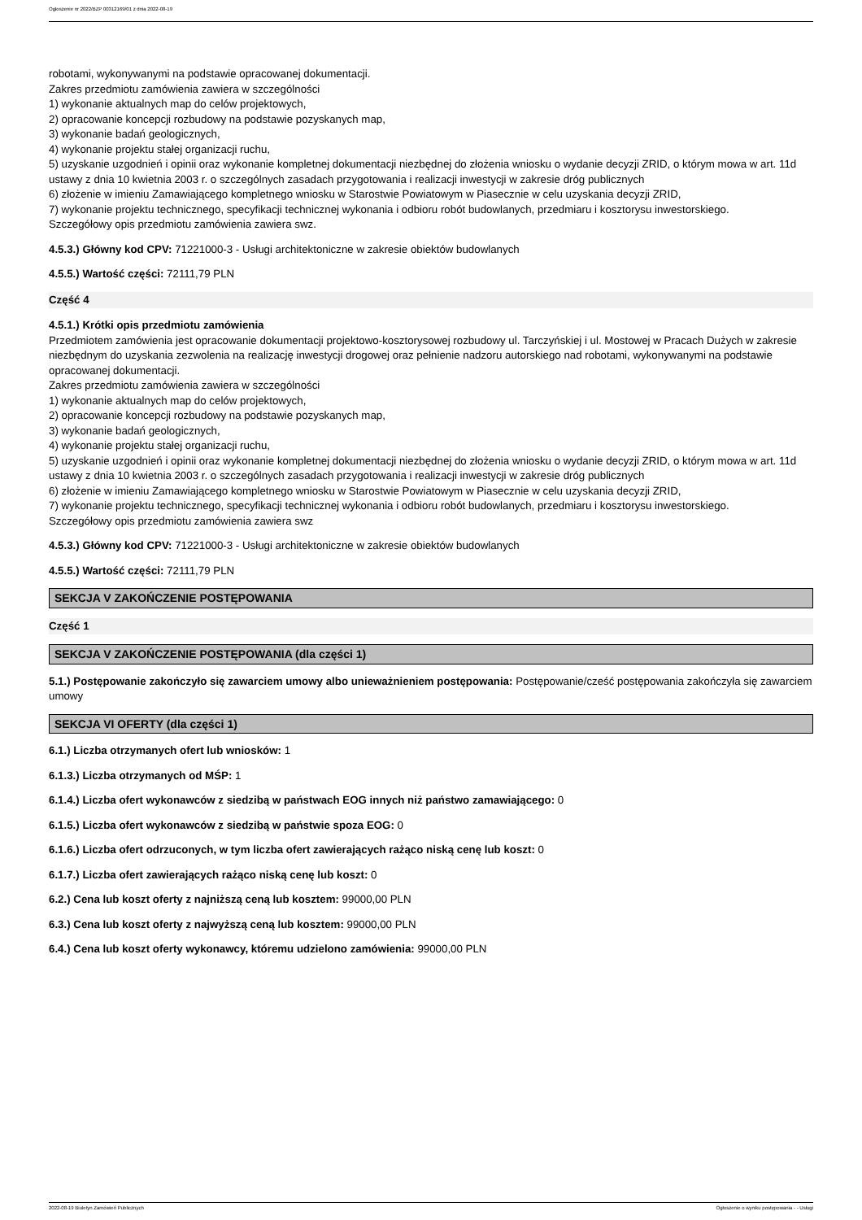Ogłoszenie nr 2022/BZP 00312169/01 z dnia 2022-08-19
robotami, wykonywanymi na podstawie opracowanej dokumentacji.
Zakres przedmiotu zamówienia zawiera w szczególności
1) wykonanie aktualnych map do celów projektowych,
2) opracowanie koncepcji rozbudowy na podstawie pozyskanych map,
3) wykonanie badań geologicznych,
4) wykonanie projektu stałej organizacji ruchu,
5) uzyskanie uzgodnień i opinii oraz wykonanie kompletnej dokumentacji niezbędnej do złożenia wniosku o wydanie decyzji ZRID, o którym mowa w art. 11d ustawy z dnia 10 kwietnia 2003 r. o szczególnych zasadach przygotowania i realizacji inwestycji w zakresie dróg publicznych
6) złożenie w imieniu Zamawiającego kompletnego wniosku w Starostwie Powiatowym w Piasecznie w celu uzyskania decyzji ZRID,
7) wykonanie projektu technicznego, specyfikacji technicznej wykonania i odbioru robót budowlanych, przedmiaru i kosztorysu inwestorskiego.
Szczegółowy opis przedmiotu zamówienia zawiera swz.
4.5.3.) Główny kod CPV: 71221000-3 - Usługi architektoniczne w zakresie obiektów budowlanych
4.5.5.) Wartość części: 72111,79 PLN
Część 4
4.5.1.) Krótki opis przedmiotu zamówienia
Przedmiotem zamówienia jest opracowanie dokumentacji projektowo-kosztorysowej rozbudowy ul. Tarczyńskiej i ul. Mostowej w Pracach Dużych w zakresie niezbędnym do uzyskania zezwolenia na realizację inwestycji drogowej oraz pełnienie nadzoru autorskiego nad robotami, wykonywanymi na podstawie opracowanej dokumentacji.
Zakres przedmiotu zamówienia zawiera w szczególności
1) wykonanie aktualnych map do celów projektowych,
2) opracowanie koncepcji rozbudowy na podstawie pozyskanych map,
3) wykonanie badań geologicznych,
4) wykonanie projektu stałej organizacji ruchu,
5) uzyskanie uzgodnień i opinii oraz wykonanie kompletnej dokumentacji niezbędnej do złożenia wniosku o wydanie decyzji ZRID, o którym mowa w art. 11d ustawy z dnia 10 kwietnia 2003 r. o szczególnych zasadach przygotowania i realizacji inwestycji w zakresie dróg publicznych
6) złożenie w imieniu Zamawiającego kompletnego wniosku w Starostwie Powiatowym w Piasecznie w celu uzyskania decyzji ZRID,
7) wykonanie projektu technicznego, specyfikacji technicznej wykonania i odbioru robót budowlanych, przedmiaru i kosztorysu inwestorskiego.
Szczegółowy opis przedmiotu zamówienia zawiera swz
4.5.3.) Główny kod CPV: 71221000-3 - Usługi architektoniczne w zakresie obiektów budowlanych
4.5.5.) Wartość części: 72111,79 PLN
SEKCJA V ZAKOŃCZENIE POSTĘPOWANIA
Część 1
SEKCJA V ZAKOŃCZENIE POSTĘPOWANIA (dla części 1)
5.1.) Postępowanie zakończyło się zawarciem umowy albo unieważnieniem postępowania: Postępowanie/cześć postępowania zakończyła się zawarciem umowy
SEKCJA VI OFERTY (dla części 1)
6.1.) Liczba otrzymanych ofert lub wniosków: 1
6.1.3.) Liczba otrzymanych od MŚP: 1
6.1.4.) Liczba ofert wykonawców z siedzibą w państwach EOG innych niż państwo zamawiającego: 0
6.1.5.) Liczba ofert wykonawców z siedzibą w państwie spoza EOG: 0
6.1.6.) Liczba ofert odrzuconych, w tym liczba ofert zawierających rażąco niską cenę lub koszt: 0
6.1.7.) Liczba ofert zawierających rażąco niską cenę lub koszt: 0
6.2.) Cena lub koszt oferty z najniższą ceną lub kosztem: 99000,00 PLN
6.3.) Cena lub koszt oferty z najwyższą ceną lub kosztem: 99000,00 PLN
6.4.) Cena lub koszt oferty wykonawcy, któremu udzielono zamówienia: 99000,00 PLN
2022-08-19 Biuletyn Zamówień Publicznych Ogłoszenie o wyniku postępowania - - Usługi